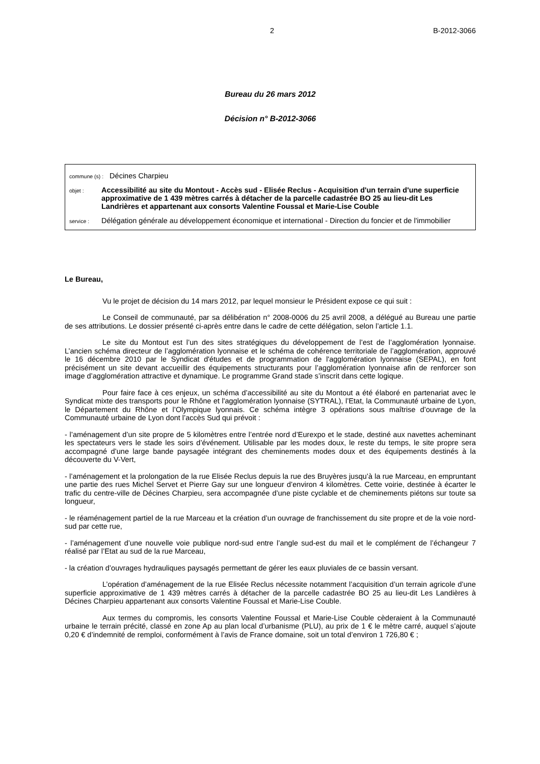2 B-2012-3066
Bureau du 26 mars 2012
Décision n° B-2012-3066
commune (s) : Décines Charpieu
objet : Accessibilité au site du Montout - Accès sud - Elisée Reclus - Acquisition d'un terrain d'une superficie approximative de 1 439 mètres carrés à détacher de la parcelle cadastrée BO 25 au lieu-dit Les Landrières et appartenant aux consorts Valentine Foussal et Marie-Lise Couble
service : Délégation générale au développement économique et international - Direction du foncier et de l'immobilier
Le Bureau,
Vu le projet de décision du 14 mars 2012, par lequel monsieur le Président expose ce qui suit :
Le Conseil de communauté, par sa délibération n° 2008-0006 du 25 avril 2008, a délégué au Bureau une partie de ses attributions. Le dossier présenté ci-après entre dans le cadre de cette délégation, selon l’article 1.1.
Le site du Montout est l’un des sites stratégiques du développement de l’est de l’agglomération lyonnaise. L’ancien schéma directeur de l’agglomération lyonnaise et le schéma de cohérence territoriale de l’agglomération, approuvé le 16 décembre 2010 par le Syndicat d'études et de programmation de l'agglomération lyonnaise (SEPAL), en font précisément un site devant accueillir des équipements structurants pour l’agglomération lyonnaise afin de renforcer son image d’agglomération attractive et dynamique. Le programme Grand stade s’inscrit dans cette logique.
Pour faire face à ces enjeux, un schéma d’accessibilité au site du Montout a été élaboré en partenariat avec le Syndicat mixte des transports pour le Rhône et l'agglomération lyonnaise (SYTRAL), l’Etat, la Communauté urbaine de Lyon, le Département du Rhône et l’Olympique lyonnais. Ce schéma intègre 3 opérations sous maîtrise d’ouvrage de la Communauté urbaine de Lyon dont l’accès Sud qui prévoit :
- l’aménagement d’un site propre de 5 kilomètres entre l’entrée nord d’Eurexpo et le stade, destiné aux navettes acheminant les spectateurs vers le stade les soirs d’événement. Utilisable par les modes doux, le reste du temps, le site propre sera accompagné d’une large bande paysagée intégrant des cheminements modes doux et des équipements destinés à la découverte du V-Vert,
- l’aménagement et la prolongation de la rue Elisée Reclus depuis la rue des Bruyères jusqu’à la rue Marceau, en empruntant une partie des rues Michel Servet et Pierre Gay sur une longueur d’environ 4 kilomètres. Cette voirie, destinée à écarter le trafic du centre-ville de Décines Charpieu, sera accompagnée d’une piste cyclable et de cheminements piétons sur toute sa longueur,
- le réaménagement partiel de la rue Marceau et la création d’un ouvrage de franchissement du site propre et de la voie nord-sud par cette rue,
- l’aménagement d’une nouvelle voie publique nord-sud entre l’angle sud-est du mail et le complément de l’échangeur 7 réalisé par l’Etat au sud de la rue Marceau,
- la création d’ouvrages hydrauliques paysagés permettant de gérer les eaux pluviales de ce bassin versant.
L’opération d’aménagement de la rue Elisée Reclus nécessite notamment l’acquisition d’un terrain agricole d’une superficie approximative de 1 439 mètres carrés à détacher de la parcelle cadastrée BO 25 au lieu-dit Les Landières à Décines Charpieu appartenant aux consorts Valentine Foussal et Marie-Lise Couble.
Aux termes du compromis, les consorts Valentine Foussal et Marie-Lise Couble cèderaient à la Communauté urbaine le terrain précité, classé en zone Ap au plan local d’urbanisme (PLU), au prix de 1 € le mètre carré, auquel s’ajoute 0,20 € d’indemnité de remploi, conformément à l’avis de France domaine, soit un total d’environ 1 726,80 € ;